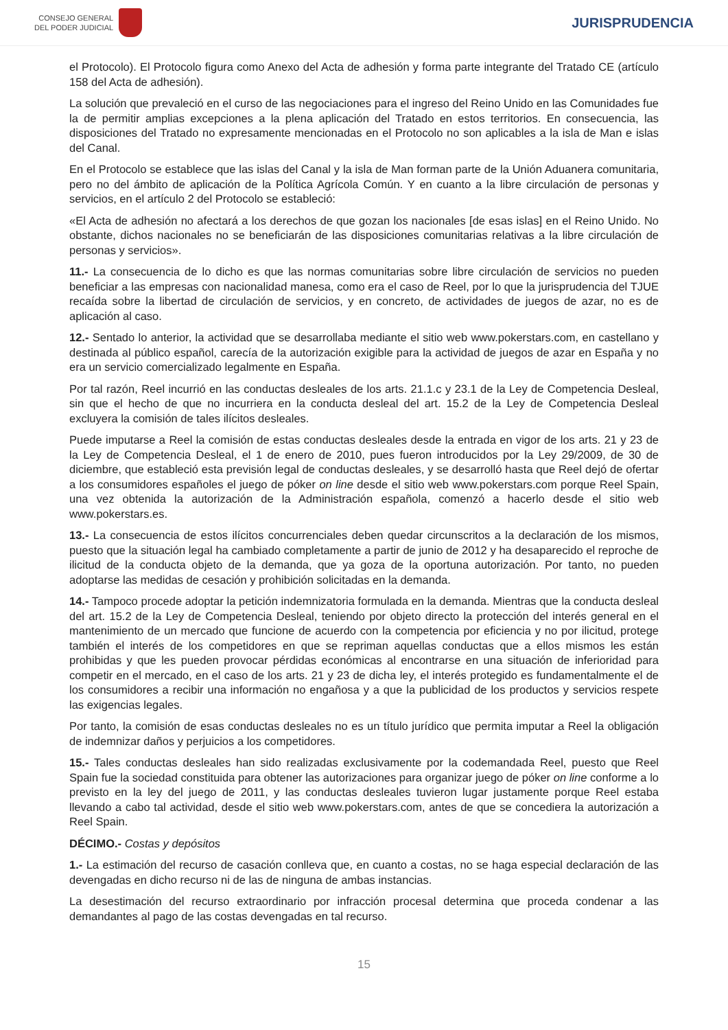CONSEJO GENERAL
DEL PODER JUDICIAL
JURISPRUDENCIA
el Protocolo). El Protocolo figura como Anexo del Acta de adhesión y forma parte integrante del Tratado CE (artículo 158 del Acta de adhesión).
La solución que prevaleció en el curso de las negociaciones para el ingreso del Reino Unido en las Comunidades fue la de permitir amplias excepciones a la plena aplicación del Tratado en estos territorios. En consecuencia, las disposiciones del Tratado no expresamente mencionadas en el Protocolo no son aplicables a la isla de Man e islas del Canal.
En el Protocolo se establece que las islas del Canal y la isla de Man forman parte de la Unión Aduanera comunitaria, pero no del ámbito de aplicación de la Política Agrícola Común. Y en cuanto a la libre circulación de personas y servicios, en el artículo 2 del Protocolo se estableció:
«El Acta de adhesión no afectará a los derechos de que gozan los nacionales [de esas islas] en el Reino Unido. No obstante, dichos nacionales no se beneficiarán de las disposiciones comunitarias relativas a la libre circulación de personas y servicios».
11.- La consecuencia de lo dicho es que las normas comunitarias sobre libre circulación de servicios no pueden beneficiar a las empresas con nacionalidad manesa, como era el caso de Reel, por lo que la jurisprudencia del TJUE recaída sobre la libertad de circulación de servicios, y en concreto, de actividades de juegos de azar, no es de aplicación al caso.
12.- Sentado lo anterior, la actividad que se desarrollaba mediante el sitio web www.pokerstars.com, en castellano y destinada al público español, carecía de la autorización exigible para la actividad de juegos de azar en España y no era un servicio comercializado legalmente en España.
Por tal razón, Reel incurrió en las conductas desleales de los arts. 21.1.c y 23.1 de la Ley de Competencia Desleal, sin que el hecho de que no incurriera en la conducta desleal del art. 15.2 de la Ley de Competencia Desleal excluyera la comisión de tales ilícitos desleales.
Puede imputarse a Reel la comisión de estas conductas desleales desde la entrada en vigor de los arts. 21 y 23 de la Ley de Competencia Desleal, el 1 de enero de 2010, pues fueron introducidos por la Ley 29/2009, de 30 de diciembre, que estableció esta previsión legal de conductas desleales, y se desarrolló hasta que Reel dejó de ofertar a los consumidores españoles el juego de póker on line desde el sitio web www.pokerstars.com porque Reel Spain, una vez obtenida la autorización de la Administración española, comenzó a hacerlo desde el sitio web www.pokerstars.es.
13.- La consecuencia de estos ilícitos concurrenciales deben quedar circunscritos a la declaración de los mismos, puesto que la situación legal ha cambiado completamente a partir de junio de 2012 y ha desaparecido el reproche de ilicitud de la conducta objeto de la demanda, que ya goza de la oportuna autorización. Por tanto, no pueden adoptarse las medidas de cesación y prohibición solicitadas en la demanda.
14.- Tampoco procede adoptar la petición indemnizatoria formulada en la demanda. Mientras que la conducta desleal del art. 15.2 de la Ley de Competencia Desleal, teniendo por objeto directo la protección del interés general en el mantenimiento de un mercado que funcione de acuerdo con la competencia por eficiencia y no por ilicitud, protege también el interés de los competidores en que se repriman aquellas conductas que a ellos mismos les están prohibidas y que les pueden provocar pérdidas económicas al encontrarse en una situación de inferioridad para competir en el mercado, en el caso de los arts. 21 y 23 de dicha ley, el interés protegido es fundamentalmente el de los consumidores a recibir una información no engañosa y a que la publicidad de los productos y servicios respete las exigencias legales.
Por tanto, la comisión de esas conductas desleales no es un título jurídico que permita imputar a Reel la obligación de indemnizar daños y perjuicios a los competidores.
15.- Tales conductas desleales han sido realizadas exclusivamente por la codemandada Reel, puesto que Reel Spain fue la sociedad constituida para obtener las autorizaciones para organizar juego de póker on line conforme a lo previsto en la ley del juego de 2011, y las conductas desleales tuvieron lugar justamente porque Reel estaba llevando a cabo tal actividad, desde el sitio web www.pokerstars.com, antes de que se concediera la autorización a Reel Spain.
DÉCIMO.- Costas y depósitos
1.- La estimación del recurso de casación conlleva que, en cuanto a costas, no se haga especial declaración de las devengadas en dicho recurso ni de las de ninguna de ambas instancias.
La desestimación del recurso extraordinario por infracción procesal determina que proceda condenar a las demandantes al pago de las costas devengadas en tal recurso.
15